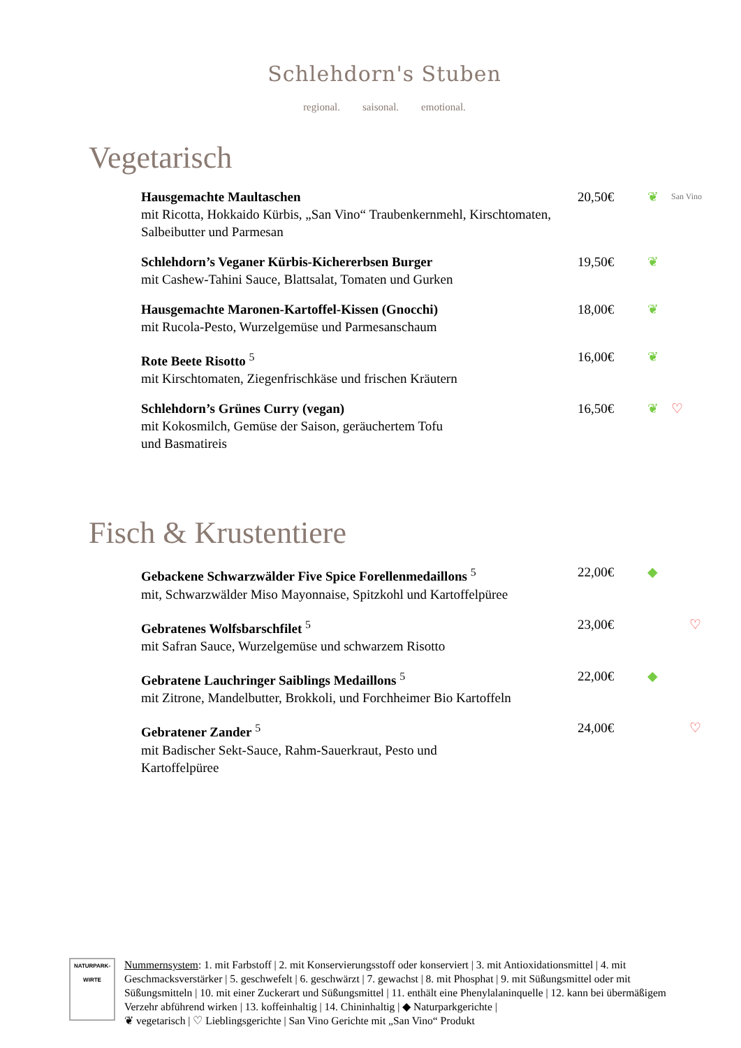Schlehdorn's Stuben
regional. saisonal. emotional.
Vegetarisch
Hausgemachte Maultaschen
mit Ricotta, Hokkaido Kürbis, „San Vino“ Traubenkernmehl, Kirschtomaten, Salbeibutter und Parmesan
20,50€ ❦ San Vino
Schlehdorn’s Veganer Kürbis-Kichererbsen Burger
mit Cashew-Tahini Sauce, Blattsalat, Tomaten und Gurken
19,50€ ❦
Hausgemachte Maronen-Kartoffel-Kissen (Gnocchi)
mit Rucola-Pesto, Wurzelgemüse und Parmesanschaum
18,00€ ❦
Rote Beete Risotto <sup>5</sup>
mit Kirschtomaten, Ziegenfrischkäse und frischen Kräutern
16,00€ ❦
Schlehdorn’s Grünes Curry (vegan)
mit Kokosmilch, Gemüse der Saison, geräuchertem Tofu
und Basmatireis
16,50€ ❦ ♡
Fisch & Krustentiere
Gebackene Schwarzwälder Five Spice Forellenmedaillons <sup>5</sup>
mit, Schwarzwälder Miso Mayonnaise, Spitzkohl und Kartoffelpüree
22,00€ ◆
Gebratenes Wolfsbarschfilet <sup>5</sup>
mit Safran Sauce, Wurzelgemüse und schwarzem Risotto
23,00€ ♡
Gebratene Lauchringer Saiblings Medaillons <sup>5</sup>
mit Zitrone, Mandelbutter, Brokkoli, und Forchheimer Bio Kartoffeln
22,00€ ◆
Gebratener Zander <sup>5</sup>
mit Badischer Sekt-Sauce, Rahm-Sauerkraut, Pesto und
Kartoffelpüree
24,00€ ♡
NATURPARK-
WIRTE
Nummernsystem: 1. mit Farbstoff | 2. mit Konservierungsstoff oder konserviert | 3. mit Antioxidationsmittel | 4. mit Geschmacksverstärker | 5. geschwefelt | 6. geschwärzt | 7. gewachst | 8. mit Phosphat | 9. mit Süßungsmittel oder mit Süßungsmitteln | 10. mit einer Zuckerart und Süßungsmittel | 11. enthält eine Phenylalaninquelle | 12. kann bei übermäßigem Verzehr abführend wirken | 13. koffeinhaltig | 14. Chininhaltig | ◆ Naturparkgerichte |
❦ vegetarisch | ♡ Lieblingsgerichte | San Vino Gerichte mit „San Vino“ Produkt